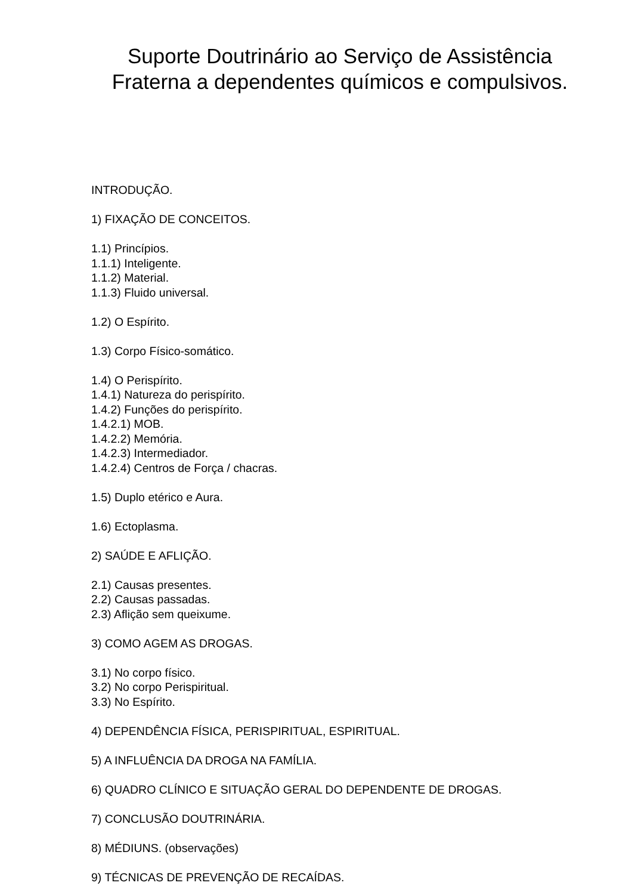Suporte Doutrinário ao Serviço de Assistência
Fraterna a dependentes químicos e compulsivos.
INTRODUÇÃO.
1) FIXAÇÃO DE CONCEITOS.
1.1) Princípios.
1.1.1) Inteligente.
1.1.2) Material.
1.1.3) Fluido universal.
1.2) O Espírito.
1.3) Corpo Físico-somático.
1.4) O Perispírito.
1.4.1) Natureza do perispírito.
1.4.2) Funções do perispírito.
1.4.2.1) MOB.
1.4.2.2) Memória.
1.4.2.3) Intermediador.
1.4.2.4) Centros de Força / chacras.
1.5) Duplo etérico e Aura.
1.6) Ectoplasma.
2) SAÚDE E AFLIÇÃO.
2.1) Causas presentes.
2.2) Causas passadas.
2.3) Aflição sem queixume.
3) COMO AGEM AS DROGAS.
3.1) No corpo físico.
3.2) No corpo Perispiritual.
3.3) No Espírito.
4) DEPENDÊNCIA FÍSICA, PERISPIRITUAL, ESPIRITUAL.
5) A INFLUÊNCIA DA DROGA NA FAMÍLIA.
6) QUADRO CLÍNICO E SITUAÇÃO GERAL DO DEPENDENTE DE DROGAS.
7) CONCLUSÃO DOUTRINÁRIA.
8) MÉDIUNS. (observações)
9) TÉCNICAS DE PREVENÇÃO DE RECAÍDAS.